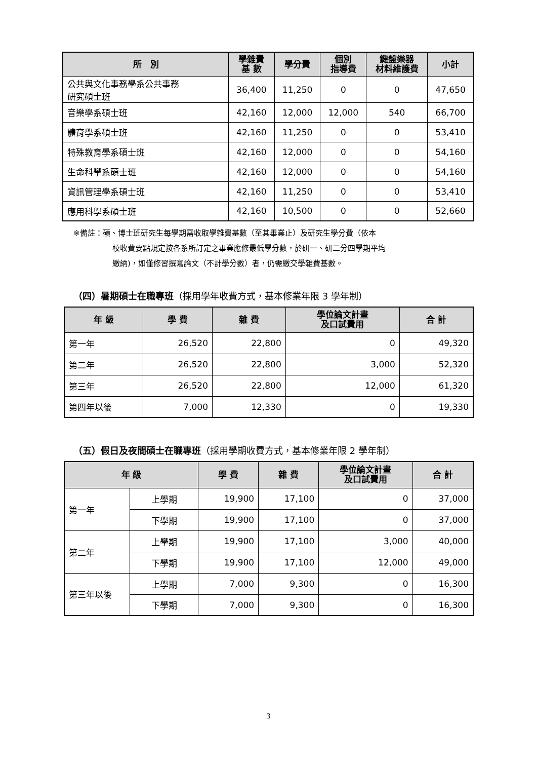| 所 別 | 學雜費 基 數 | 學分費 | 個別 指導費 | 鍵盤樂器 材料維護費 | 小計 |
| --- | --- | --- | --- | --- | --- |
| 公共與文化事務學系公共事務 研究碩士班 | 36,400 | 11,250 | 0 | 0 | 47,650 |
| 音樂學系碩士班 | 42,160 | 12,000 | 12,000 | 540 | 66,700 |
| 體育學系碩士班 | 42,160 | 11,250 | 0 | 0 | 53,410 |
| 特殊教育學系碩士班 | 42,160 | 12,000 | 0 | 0 | 54,160 |
| 生命科學系碩士班 | 42,160 | 12,000 | 0 | 0 | 54,160 |
| 資訊管理學系碩士班 | 42,160 | 11,250 | 0 | 0 | 53,410 |
| 應用科學系碩士班 | 42,160 | 10,500 | 0 | 0 | 52,660 |
※備註：碩、博士班研究生每學期需收取學雜費基數（至其畢業止）及研究生學分費（依本
校收費要點規定按各系所訂定之畢業應修最低學分數，於研一、研二分四學期平均
繳納)，如僅修習撰寫論文（不計學分數）者，仍需繳交學雜費基數。
（四）暑期碩士在職專班（採用學年收費方式，基本修業年限 3 學年制）
| 年 級 | 學 費 | 雜 費 | 學位論文計畫 及口試費用 | 合 計 |
| --- | --- | --- | --- | --- |
| 第一年 | 26,520 | 22,800 | 0 | 49,320 |
| 第二年 | 26,520 | 22,800 | 3,000 | 52,320 |
| 第三年 | 26,520 | 22,800 | 12,000 | 61,320 |
| 第四年以後 | 7,000 | 12,330 | 0 | 19,330 |
（五）假日及夜間碩士在職專班（採用學期收費方式，基本修業年限 2 學年制）
| 年 級 | | 學 費 | 雜 費 | 學位論文計畫 及口試費用 | 合 計 |
| --- | --- | --- | --- | --- | --- |
| 第一年 | 上學期 | 19,900 | 17,100 | 0 | 37,000 |
| | 下學期 | 19,900 | 17,100 | 0 | 37,000 |
| 第二年 | 上學期 | 19,900 | 17,100 | 3,000 | 40,000 |
| | 下學期 | 19,900 | 17,100 | 12,000 | 49,000 |
| 第三年以後 | 上學期 | 7,000 | 9,300 | 0 | 16,300 |
| | 下學期 | 7,000 | 9,300 | 0 | 16,300 |
3